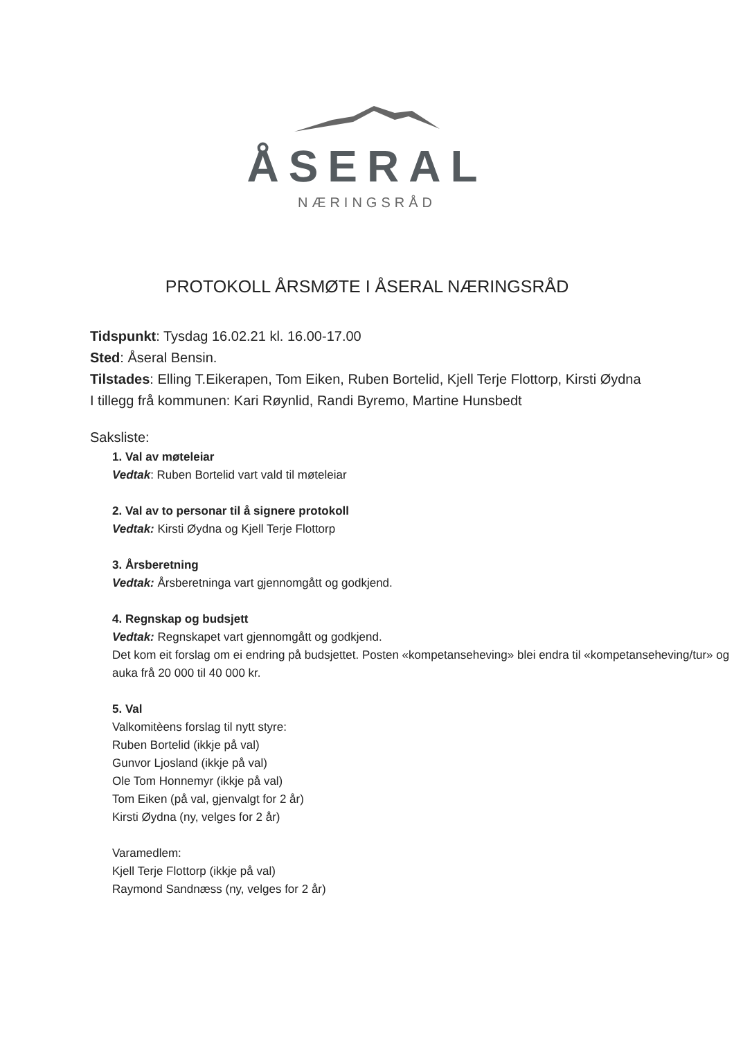ÅSERAL
NÆRINGSRÅD
PROTOKOLL ÅRSMØTE I ÅSERAL NÆRINGSRÅD
Tidspunkt: Tysdag 16.02.21 kl. 16.00-17.00
Sted: Åseral Bensin.
Tilstades: Elling T.Eikerapen, Tom Eiken, Ruben Bortelid, Kjell Terje Flottorp, Kirsti Øydna
I tillegg frå kommunen: Kari Røynlid, Randi Byremo, Martine Hunsbedt
Saksliste:
1. Val av møteleiar
Vedtak: Ruben Bortelid vart vald til møteleiar
2. Val av to personar til å signere protokoll
Vedtak: Kirsti Øydna og Kjell Terje Flottorp
3. Årsberetning
Vedtak: Årsberetninga vart gjennomgått og godkjend.
4. Regnskap og budsjett
Vedtak: Regnskapet vart gjennomgått og godkjend.
Det kom eit forslag om ei endring på budsjettet. Posten «kompetanseheving» blei endra til «kompetanseheving/tur» og auka frå 20 000 til 40 000 kr.
5. Val
Valkomitèens forslag til nytt styre:
Ruben Bortelid (ikkje på val)
Gunvor Ljosland (ikkje på val)
Ole Tom Honnemyr (ikkje på val)
Tom Eiken (på val, gjenvalgt for 2 år)
Kirsti Øydna (ny, velges for 2 år)
Varamedlem:
Kjell Terje Flottorp (ikkje på val)
Raymond Sandnæss (ny, velges for 2 år)